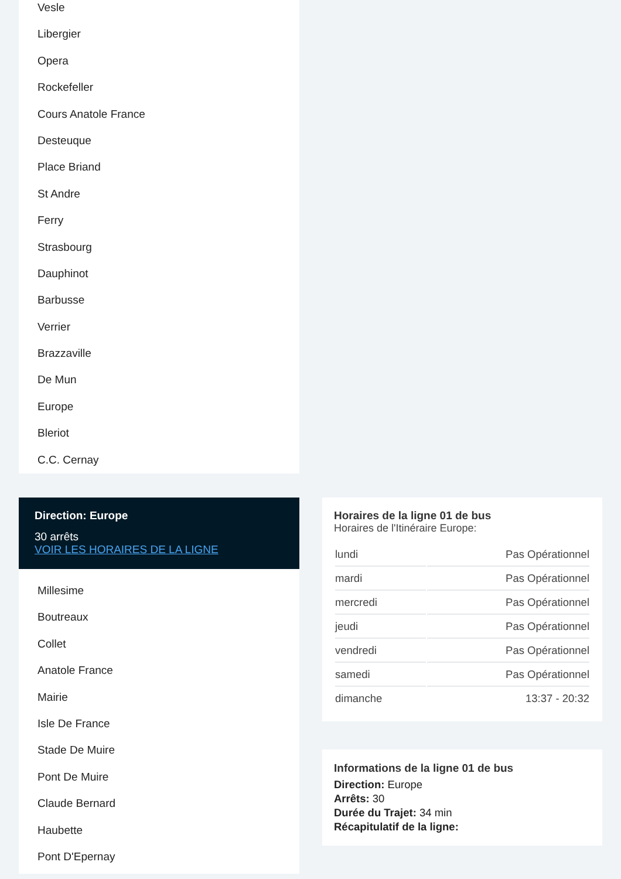Vesle
Libergier
Opera
Rockefeller
Cours Anatole France
Desteuque
Place Briand
St Andre
Ferry
Strasbourg
Dauphinot
Barbusse
Verrier
Brazzaville
De Mun
Europe
Bleriot
C.C. Cernay
Direction: Europe
30 arrêts
VOIR LES HORAIRES DE LA LIGNE
Millesime
Boutreaux
Collet
Anatole France
Mairie
Isle De France
Stade De Muire
Pont De Muire
Claude Bernard
Haubette
Pont D'Epernay
Horaires de la ligne 01 de bus
Horaires de l'Itinéraire Europe:
| lundi | Pas Opérationnel |
| mardi | Pas Opérationnel |
| mercredi | Pas Opérationnel |
| jeudi | Pas Opérationnel |
| vendredi | Pas Opérationnel |
| samedi | Pas Opérationnel |
| dimanche | 13:37 - 20:32 |
Informations de la ligne 01 de bus
Direction: Europe
Arrêts: 30
Durée du Trajet: 34 min
Récapitulatif de la ligne: